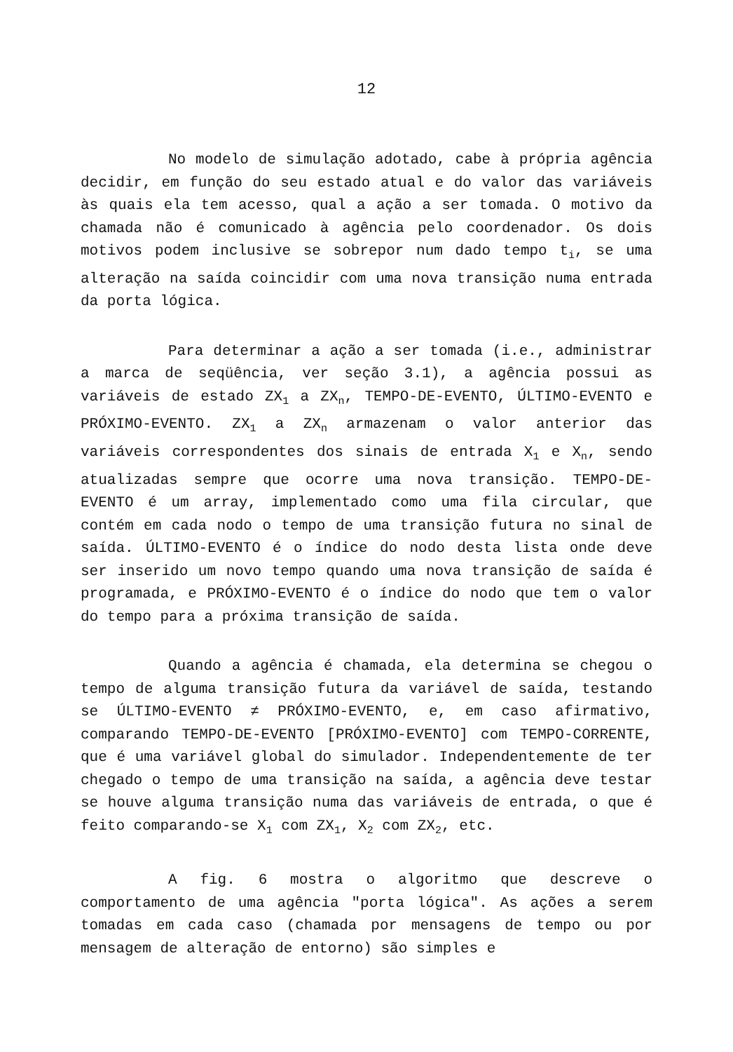12
No modelo de simulação adotado, cabe à própria agência decidir, em função do seu estado atual e do valor das variáveis às quais ela tem acesso, qual a ação a ser tomada. O motivo da chamada não é comunicado à agência pelo coordenador. Os dois motivos podem inclusive se sobrepor num dado tempo t<sub>i</sub>, se uma alteração na saída coincidir com uma nova transição numa entrada da porta lógica.
Para determinar a ação a ser tomada (i.e., administrar a marca de seqüência, ver seção 3.1), a agência possui as variáveis de estado ZX<sub>1</sub> a ZX<sub>n</sub>, TEMPO-DE-EVENTO, ÚLTIMO-EVENTO e PRÓXIMO-EVENTO. ZX<sub>1</sub> a ZX<sub>n</sub> armazenam o valor anterior das variáveis correspondentes dos sinais de entrada X<sub>1</sub> e X<sub>n</sub>, sendo atualizadas sempre que ocorre uma nova transição. TEMPO-DE-EVENTO é um array, implementado como uma fila circular, que contém em cada nodo o tempo de uma transição futura no sinal de saída. ÚLTIMO-EVENTO é o índice do nodo desta lista onde deve ser inserido um novo tempo quando uma nova transição de saída é programada, e PRÓXIMO-EVENTO é o índice do nodo que tem o valor do tempo para a próxima transição de saída.
Quando a agência é chamada, ela determina se chegou o tempo de alguma transição futura da variável de saída, testando se ÚLTIMO-EVENTO ≠ PRÓXIMO-EVENTO, e, em caso afirmativo, comparando TEMPO-DE-EVENTO [PRÓXIMO-EVENTO] com TEMPO-CORRENTE, que é uma variável global do simulador. Independentemente de ter chegado o tempo de uma transição na saída, a agência deve testar se houve alguma transição numa das variáveis de entrada, o que é feito comparando-se X<sub>1</sub> com ZX<sub>1</sub>, X<sub>2</sub> com ZX<sub>2</sub>, etc.
A fig. 6 mostra o algoritmo que descreve o comportamento de uma agência "porta lógica". As ações a serem tomadas em cada caso (chamada por mensagens de tempo ou por mensagem de alteração de entorno) são simples e